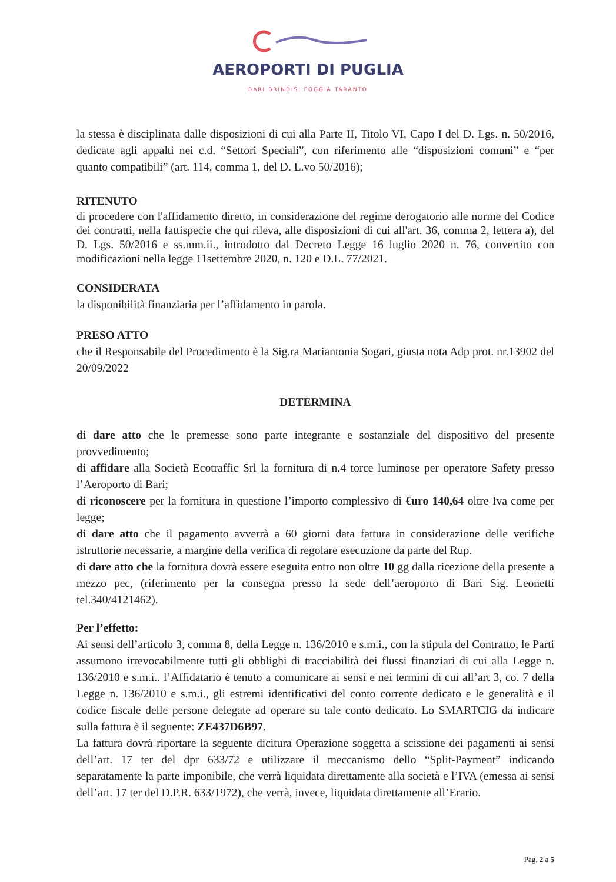AEROPORTI DI PUGLIA
BARI BRINDISI FOGGIA TARANTO
la stessa è disciplinata dalle disposizioni di cui alla Parte II, Titolo VI, Capo I del D. Lgs. n. 50/2016, dedicate agli appalti nei c.d. “Settori Speciali”, con riferimento alle “disposizioni comuni” e “per quanto compatibili” (art. 114, comma 1, del D. L.vo 50/2016);
RITENUTO
di procedere con l'affidamento diretto, in considerazione del regime derogatorio alle norme del Codice dei contratti, nella fattispecie che qui rileva, alle disposizioni di cui all'art. 36, comma 2, lettera a), del D. Lgs. 50/2016 e ss.mm.ii., introdotto dal Decreto Legge 16 luglio 2020 n. 76, convertito con modificazioni nella legge 11settembre 2020, n. 120 e D.L. 77/2021.
CONSIDERATA
la disponibilità finanziaria per l’affidamento in parola.
PRESO ATTO
che il Responsabile del Procedimento è la Sig.ra Mariantonia Sogari, giusta nota Adp prot. nr.13902 del 20/09/2022
DETERMINA
di dare atto che le premesse sono parte integrante e sostanziale del dispositivo del presente provvedimento;
di affidare alla Società Ecotraffic Srl la fornitura di n.4 torce luminose per operatore Safety presso l’Aeroporto di Bari;
di riconoscere per la fornitura in questione l’importo complessivo di €uro 140,64 oltre Iva come per legge;
di dare atto che il pagamento avverrà a 60 giorni data fattura in considerazione delle verifiche istruttorie necessarie, a margine della verifica di regolare esecuzione da parte del Rup.
di dare atto che la fornitura dovrà essere eseguita entro non oltre 10 gg dalla ricezione della presente a mezzo pec, (riferimento per la consegna presso la sede dell’aeroporto di Bari Sig. Leonetti tel.340/4121462).
Per l’effetto:
Ai sensi dell’articolo 3, comma 8, della Legge n. 136/2010 e s.m.i., con la stipula del Contratto, le Parti assumono irrevocabilmente tutti gli obblighi di tracciabilità dei flussi finanziari di cui alla Legge n. 136/2010 e s.m.i.. l’Affidatario è tenuto a comunicare ai sensi e nei termini di cui all’art 3, co. 7 della Legge n. 136/2010 e s.m.i., gli estremi identificativi del conto corrente dedicato e le generalità e il codice fiscale delle persone delegate ad operare su tale conto dedicato. Lo SMARTCIG da indicare sulla fattura è il seguente: ZE437D6B97.
La fattura dovrà riportare la seguente dicitura Operazione soggetta a scissione dei pagamenti ai sensi dell’art. 17 ter del dpr 633/72 e utilizzare il meccanismo dello “Split-Payment” indicando separatamente la parte imponibile, che verrà liquidata direttamente alla società e l’IVA (emessa ai sensi dell’art. 17 ter del D.P.R. 633/1972), che verrà, invece, liquidata direttamente all’Erario.
Pag. 2 a 5